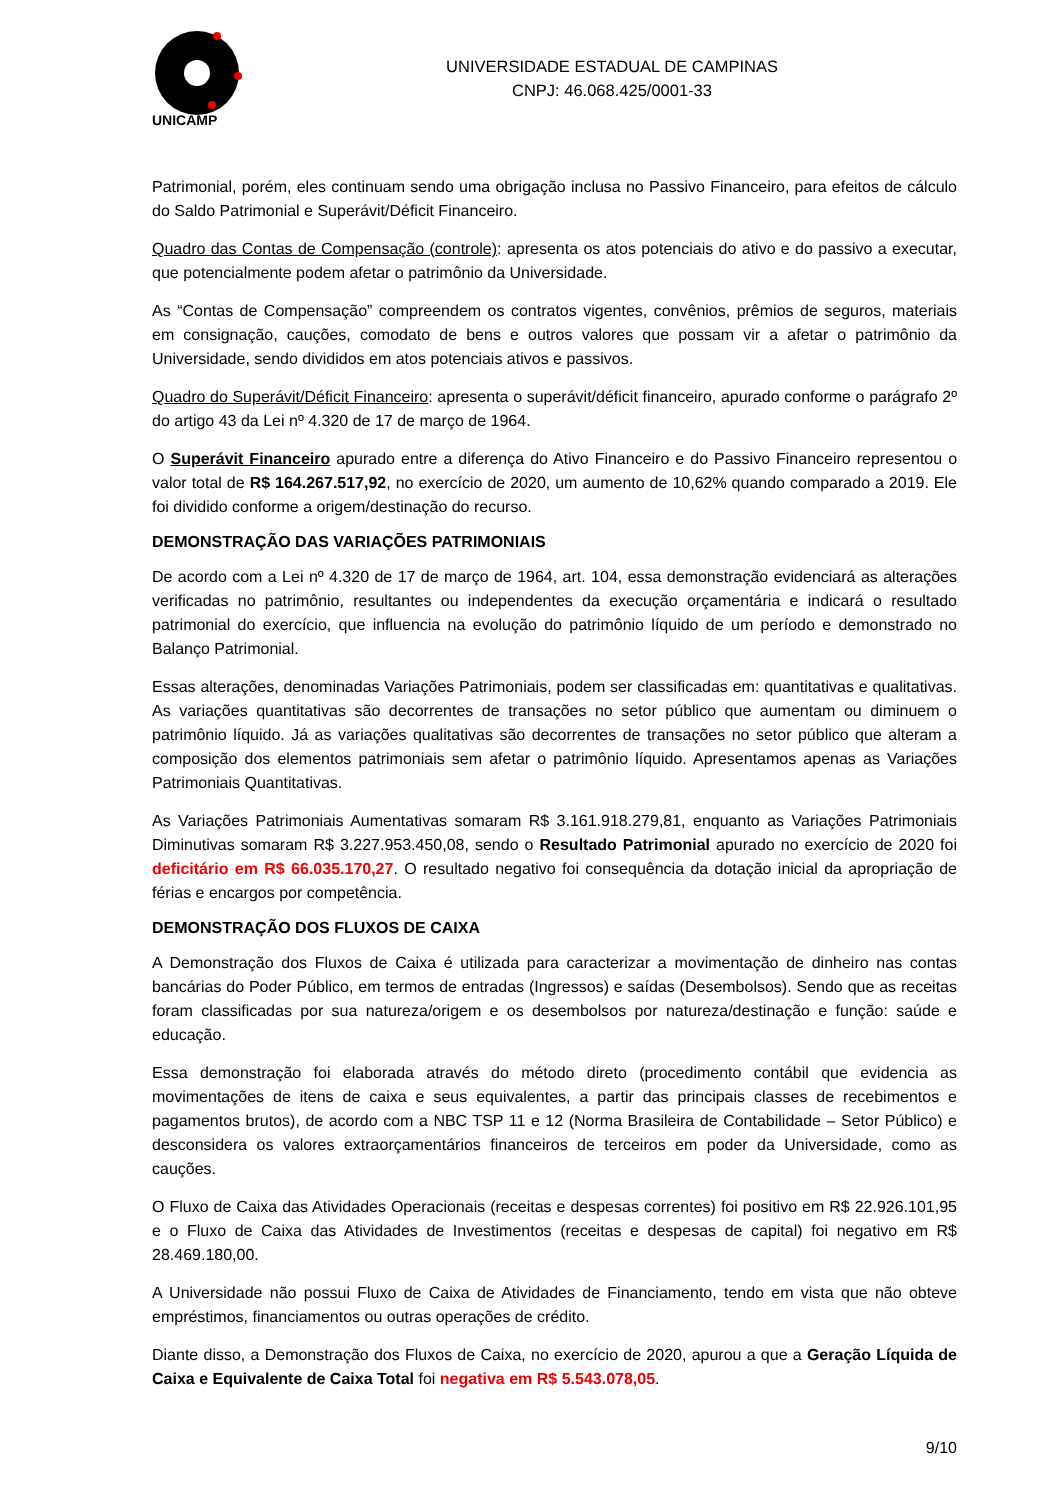UNICAMP
UNIVERSIDADE ESTADUAL DE CAMPINAS
CNPJ: 46.068.425/0001-33
Patrimonial, porém, eles continuam sendo uma obrigação inclusa no Passivo Financeiro, para efeitos de cálculo do Saldo Patrimonial e Superávit/Déficit Financeiro.
Quadro das Contas de Compensação (controle): apresenta os atos potenciais do ativo e do passivo a executar, que potencialmente podem afetar o patrimônio da Universidade.
As “Contas de Compensação” compreendem os contratos vigentes, convênios, prêmios de seguros, materiais em consignação, cauções, comodato de bens e outros valores que possam vir a afetar o patrimônio da Universidade, sendo divididos em atos potenciais ativos e passivos.
Quadro do Superávit/Déficit Financeiro: apresenta o superávit/déficit financeiro, apurado conforme o parágrafo 2º do artigo 43 da Lei nº 4.320 de 17 de março de 1964.
O Superávit Financeiro apurado entre a diferença do Ativo Financeiro e do Passivo Financeiro representou o valor total de R$ 164.267.517,92, no exercício de 2020, um aumento de 10,62% quando comparado a 2019. Ele foi dividido conforme a origem/destinação do recurso.
DEMONSTRAÇÃO DAS VARIAÇÕES PATRIMONIAIS
De acordo com a Lei nº 4.320 de 17 de março de 1964, art. 104, essa demonstração evidenciará as alterações verificadas no patrimônio, resultantes ou independentes da execução orçamentária e indicará o resultado patrimonial do exercício, que influencia na evolução do patrimônio líquido de um período e demonstrado no Balanço Patrimonial.
Essas alterações, denominadas Variações Patrimoniais, podem ser classificadas em: quantitativas e qualitativas. As variações quantitativas são decorrentes de transações no setor público que aumentam ou diminuem o patrimônio líquido. Já as variações qualitativas são decorrentes de transações no setor público que alteram a composição dos elementos patrimoniais sem afetar o patrimônio líquido. Apresentamos apenas as Variações Patrimoniais Quantitativas.
As Variações Patrimoniais Aumentativas somaram R$ 3.161.918.279,81, enquanto as Variações Patrimoniais Diminutivas somaram R$ 3.227.953.450,08, sendo o Resultado Patrimonial apurado no exercício de 2020 foi deficitário em R$ 66.035.170,27. O resultado negativo foi consequência da dotação inicial da apropriação de férias e encargos por competência.
DEMONSTRAÇÃO DOS FLUXOS DE CAIXA
A Demonstração dos Fluxos de Caixa é utilizada para caracterizar a movimentação de dinheiro nas contas bancárias do Poder Público, em termos de entradas (Ingressos) e saídas (Desembolsos). Sendo que as receitas foram classificadas por sua natureza/origem e os desembolsos por natureza/destinação e função: saúde e educação.
Essa demonstração foi elaborada através do método direto (procedimento contábil que evidencia as movimentações de itens de caixa e seus equivalentes, a partir das principais classes de recebimentos e pagamentos brutos), de acordo com a NBC TSP 11 e 12 (Norma Brasileira de Contabilidade – Setor Público) e desconsidera os valores extraorçamentários financeiros de terceiros em poder da Universidade, como as cauções.
O Fluxo de Caixa das Atividades Operacionais (receitas e despesas correntes) foi positivo em R$ 22.926.101,95 e o Fluxo de Caixa das Atividades de Investimentos (receitas e despesas de capital) foi negativo em R$ 28.469.180,00.
A Universidade não possui Fluxo de Caixa de Atividades de Financiamento, tendo em vista que não obteve empréstimos, financiamentos ou outras operações de crédito.
Diante disso, a Demonstração dos Fluxos de Caixa, no exercício de 2020, apurou a que a Geração Líquida de Caixa e Equivalente de Caixa Total foi negativa em R$ 5.543.078,05.
9/10